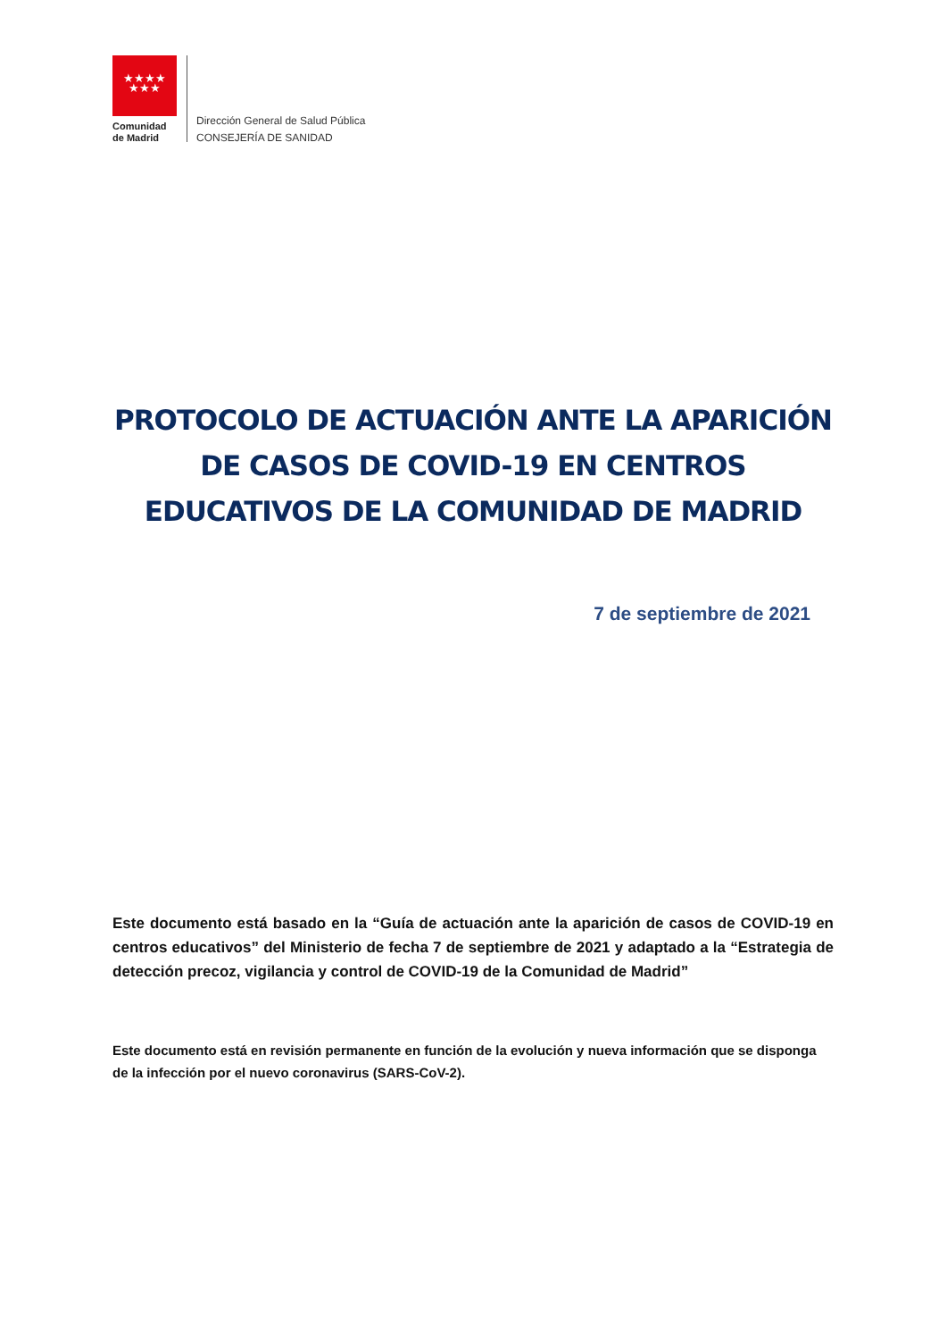★★★★
★★★
Comunidad
de Madrid
Dirección General de Salud Pública
CONSEJERÍA DE SANIDAD
PROTOCOLO DE ACTUACIÓN ANTE LA APARICIÓN DE CASOS DE COVID-19 EN CENTROS EDUCATIVOS DE LA COMUNIDAD DE MADRID
7 de septiembre de 2021
Este documento está basado en la “Guía de actuación ante la aparición de casos de COVID-19 en centros educativos” del Ministerio de fecha 7 de septiembre de 2021 y adaptado a la “Estrategia de detección precoz, vigilancia y control de COVID-19 de la Comunidad de Madrid”
Este documento está en revisión permanente en función de la evolución y nueva información que se disponga de la infección por el nuevo coronavirus (SARS-CoV-2).